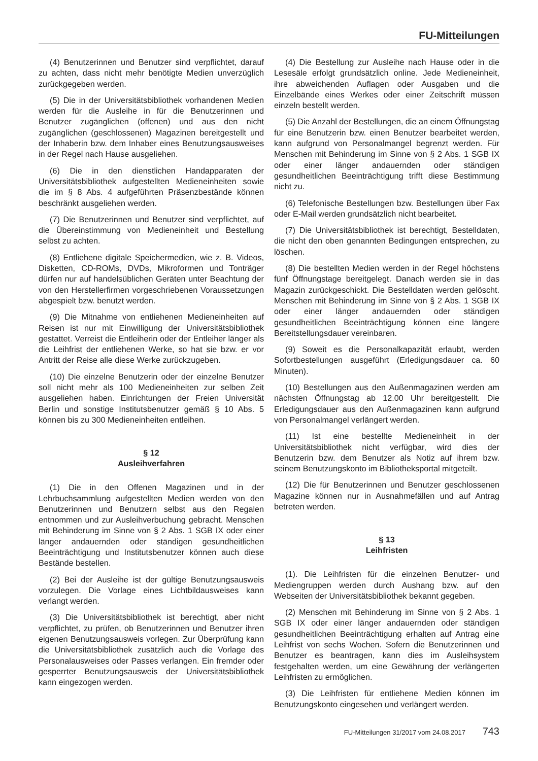FU-Mitteilungen
(4) Benutzerinnen und Benutzer sind verpflichtet, darauf zu achten, dass nicht mehr benötigte Medien unverzüglich zurückgegeben werden.
(5) Die in der Universitätsbibliothek vorhandenen Medien werden für die Ausleihe in für die Benutzerinnen und Benutzer zugänglichen (offenen) und aus den nicht zugänglichen (geschlossenen) Magazinen bereitgestellt und der Inhaberin bzw. dem Inhaber eines Benutzungsausweises in der Regel nach Hause ausgeliehen.
(6) Die in den dienstlichen Handapparaten der Universitätsbibliothek aufgestellten Medieneinheiten sowie die im § 8 Abs. 4 aufgeführten Präsenzbestände können beschränkt ausgeliehen werden.
(7) Die Benutzerinnen und Benutzer sind verpflichtet, auf die Übereinstimmung von Medieneinheit und Bestellung selbst zu achten.
(8) Entliehene digitale Speichermedien, wie z. B. Videos, Disketten, CD-ROMs, DVDs, Mikroformen und Tonträger dürfen nur auf handelsüblichen Geräten unter Beachtung der von den Herstellerfirmen vorgeschriebenen Voraussetzungen abgespielt bzw. benutzt werden.
(9) Die Mitnahme von entliehenen Medieneinheiten auf Reisen ist nur mit Einwilligung der Universitätsbibliothek gestattet. Verreist die Entleiherin oder der Entleiher länger als die Leihfrist der entliehenen Werke, so hat sie bzw. er vor Antritt der Reise alle diese Werke zurückzugeben.
(10) Die einzelne Benutzerin oder der einzelne Benutzer soll nicht mehr als 100 Medieneinheiten zur selben Zeit ausgeliehen haben. Einrichtungen der Freien Universität Berlin und sonstige Institutsbenutzer gemäß § 10 Abs. 5 können bis zu 300 Medieneinheiten entleihen.
§ 12
Ausleihverfahren
(1) Die in den Offenen Magazinen und in der Lehrbuchsammlung aufgestellten Medien werden von den Benutzerinnen und Benutzern selbst aus den Regalen entnommen und zur Ausleihverbuchung gebracht. Menschen mit Behinderung im Sinne von § 2 Abs. 1 SGB IX oder einer länger andauernden oder ständigen gesundheitlichen Beeinträchtigung und Institutsbenutzer können auch diese Bestände bestellen.
(2) Bei der Ausleihe ist der gültige Benutzungsausweis vorzulegen. Die Vorlage eines Lichtbildausweises kann verlangt werden.
(3) Die Universitätsbibliothek ist berechtigt, aber nicht verpflichtet, zu prüfen, ob Benutzerinnen und Benutzer ihren eigenen Benutzungsausweis vorlegen. Zur Überprüfung kann die Universitätsbibliothek zusätzlich auch die Vorlage des Personalausweises oder Passes verlangen. Ein fremder oder gesperrter Benutzungsausweis der Universitätsbibliothek kann eingezogen werden.
(4) Die Bestellung zur Ausleihe nach Hause oder in die Lesesäle erfolgt grundsätzlich online. Jede Medieneinheit, ihre abweichenden Auflagen oder Ausgaben und die Einzelbände eines Werkes oder einer Zeitschrift müssen einzeln bestellt werden.
(5) Die Anzahl der Bestellungen, die an einem Öffnungstag für eine Benutzerin bzw. einen Benutzer bearbeitet werden, kann aufgrund von Personalmangel begrenzt werden. Für Menschen mit Behinderung im Sinne von § 2 Abs. 1 SGB IX oder einer länger andauernden oder ständigen gesundheitlichen Beeinträchtigung trifft diese Bestimmung nicht zu.
(6) Telefonische Bestellungen bzw. Bestellungen über Fax oder E-Mail werden grundsätzlich nicht bearbeitet.
(7) Die Universitätsbibliothek ist berechtigt, Bestelldaten, die nicht den oben genannten Bedingungen entsprechen, zu löschen.
(8) Die bestellten Medien werden in der Regel höchstens fünf Öffnungstage bereitgelegt. Danach werden sie in das Magazin zurückgeschickt. Die Bestelldaten werden gelöscht. Menschen mit Behinderung im Sinne von § 2 Abs. 1 SGB IX oder einer länger andauernden oder ständigen gesundheitlichen Beeinträchtigung können eine längere Bereitstellungsdauer vereinbaren.
(9) Soweit es die Personalkapazität erlaubt, werden Sofortbestellungen ausgeführt (Erledigungsdauer ca. 60 Minuten).
(10) Bestellungen aus den Außenmagazinen werden am nächsten Öffnungstag ab 12.00 Uhr bereitgestellt. Die Erledigungsdauer aus den Außenmagazinen kann aufgrund von Personalmangel verlängert werden.
(11) Ist eine bestellte Medieneinheit in der Universitätsbibliothek nicht verfügbar, wird dies der Benutzerin bzw. dem Benutzer als Notiz auf ihrem bzw. seinem Benutzungskonto im Bibliotheksportal mitgeteilt.
(12) Die für Benutzerinnen und Benutzer geschlossenen Magazine können nur in Ausnahmefällen und auf Antrag betreten werden.
§ 13
Leihfristen
(1). Die Leihfristen für die einzelnen Benutzer- und Mediengruppen werden durch Aushang bzw. auf den Webseiten der Universitätsbibliothek bekannt gegeben.
(2) Menschen mit Behinderung im Sinne von § 2 Abs. 1 SGB IX oder einer länger andauernden oder ständigen gesundheitlichen Beeinträchtigung erhalten auf Antrag eine Leihfrist von sechs Wochen. Sofern die Benutzerinnen und Benutzer es beantragen, kann dies im Ausleihsystem festgehalten werden, um eine Gewährung der verlängerten Leihfristen zu ermöglichen.
(3) Die Leihfristen für entliehene Medien können im Benutzungskonto eingesehen und verlängert werden.
FU-Mitteilungen 31/2017 vom 24.08.2017 743